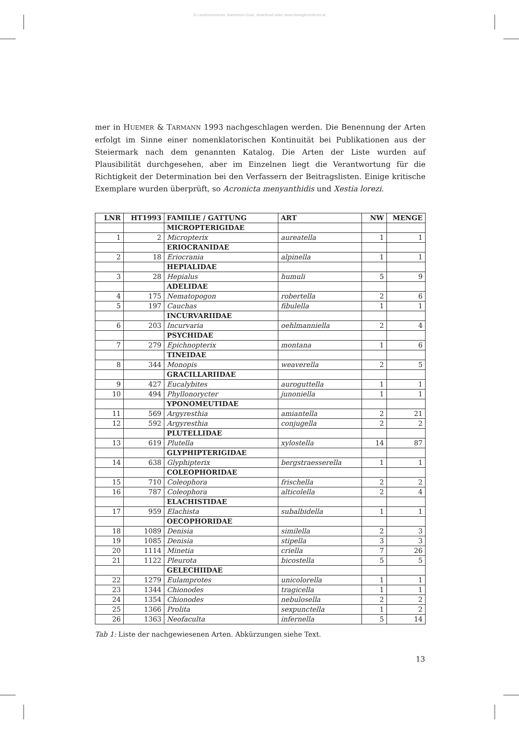© Landesmuseum Joanneum Graz; download unter www.biologiezentrum.at
mer in HUEMER & TARMANN 1993 nachgeschlagen werden. Die Benennung der Arten erfolgt im Sinne einer nomenklatorischen Kontinuität bei Publikationen aus der Steiermark nach dem genannten Katalog. Die Arten der Liste wurden auf Plausibilität durchgesehen, aber im Einzelnen liegt die Verantwortung für die Richtigkeit der Determination bei den Verfassern der Beitragslisten. Einige kritische Exemplare wurden überprüft, so Acronicta menyanthidis und Xestia lorezi.
| LNR | HT1993 | FAMILIE / GATTUNG | ART | NW | MENGE |
| --- | --- | --- | --- | --- | --- |
| | | MICROPTERIGIDAE | | | |
| 1 | 2 | Micropterix | aureatella | 1 | 1 |
| | | ERIOCRANIDAE | | | |
| 2 | 18 | Eriocrania | alpinella | 1 | 1 |
| | | HEPIALIDAE | | | |
| 3 | 28 | Hepialus | humuli | 5 | 9 |
| | | ADELIDAE | | | |
| 4 | 175 | Nematopogon | robertella | 2 | 6 |
| 5 | 197 | Cauchas | fibulella | 1 | 1 |
| | | INCURVARIIDAE | | | |
| 6 | 203 | Incurvaria | oehlmanniella | 2 | 4 |
| | | PSYCHIDAE | | | |
| 7 | 279 | Epichnopterix | montana | 1 | 6 |
| | | TINEIDAE | | | |
| 8 | 344 | Monopis | weaverella | 2 | 5 |
| | | GRACILLARIIDAE | | | |
| 9 | 427 | Eucalybites | auroguttella | 1 | 1 |
| 10 | 494 | Phyllonorycter | junoniella | 1 | 1 |
| | | YPONOMEUTIDAE | | | |
| 11 | 569 | Argyresthia | amiantella | 2 | 21 |
| 12 | 592 | Argyresthia | conjugella | 2 | 2 |
| | | PLUTELLIDAE | | | |
| 13 | 619 | Plutella | xylostella | 14 | 87 |
| | | GLYPHIPTERIGIDAE | | | |
| 14 | 638 | Glyphipterix | bergstraesserella | 1 | 1 |
| | | COLEOPHORIDAE | | | |
| 15 | 710 | Coleophora | frischella | 2 | 2 |
| 16 | 787 | Coleophora | alticolella | 2 | 4 |
| | | ELACHISTIDAE | | | |
| 17 | 959 | Elachista | subalbidella | 1 | 1 |
| | | OECOPHORIDAE | | | |
| 18 | 1089 | Denisia | similella | 2 | 3 |
| 19 | 1085 | Denisia | stipella | 3 | 3 |
| 20 | 1114 | Minetia | criella | 7 | 26 |
| 21 | 1122 | Pleurota | bicostella | 5 | 5 |
| | | GELECHIIDAE | | | |
| 22 | 1279 | Eulamprotes | unicolorella | 1 | 1 |
| 23 | 1344 | Chionodes | tragicella | 1 | 1 |
| 24 | 1354 | Chionodes | nebulosella | 2 | 2 |
| 25 | 1366 | Prolita | sexpunctella | 1 | 2 |
| 26 | 1363 | Neofaculta | infernella | 5 | 14 |
Tab 1: Liste der nachgewiesenen Arten. Abkürzungen siehe Text.
13